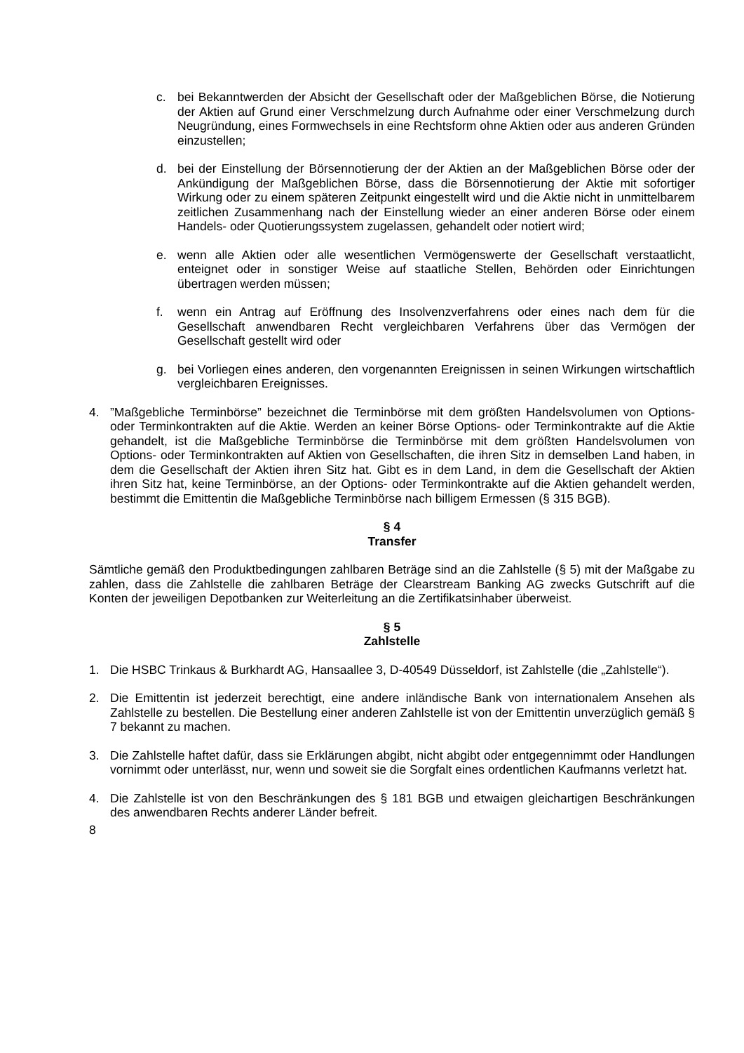c. bei Bekanntwerden der Absicht der Gesellschaft oder der Maßgeblichen Börse, die Notierung der Aktien auf Grund einer Verschmelzung durch Aufnahme oder einer Verschmelzung durch Neugründung, eines Formwechsels in eine Rechtsform ohne Aktien oder aus anderen Gründen einzustellen;
d. bei der Einstellung der Börsennotierung der der Aktien an der Maßgeblichen Börse oder der Ankündigung der Maßgeblichen Börse, dass die Börsennotierung der Aktie mit sofortiger Wirkung oder zu einem späteren Zeitpunkt eingestellt wird und die Aktie nicht in unmittelbarem zeitlichen Zusammenhang nach der Einstellung wieder an einer anderen Börse oder einem Handels- oder Quotierungssystem zugelassen, gehandelt oder notiert wird;
e. wenn alle Aktien oder alle wesentlichen Vermögenswerte der Gesellschaft verstaatlicht, enteignet oder in sonstiger Weise auf staatliche Stellen, Behörden oder Einrichtungen übertragen werden müssen;
f. wenn ein Antrag auf Eröffnung des Insolvenzverfahrens oder eines nach dem für die Gesellschaft anwendbaren Recht vergleichbaren Verfahrens über das Vermögen der Gesellschaft gestellt wird oder
g. bei Vorliegen eines anderen, den vorgenannten Ereignissen in seinen Wirkungen wirtschaftlich vergleichbaren Ereignisses.
4. ”Maßgebliche Terminbörse” bezeichnet die Terminbörse mit dem größten Handelsvolumen von Options- oder Terminkontrakten auf die Aktie. Werden an keiner Börse Options- oder Terminkontrakte auf die Aktie gehandelt, ist die Maßgebliche Terminbörse die Terminbörse mit dem größten Handelsvolumen von Options- oder Terminkontrakten auf Aktien von Gesellschaften, die ihren Sitz in demselben Land haben, in dem die Gesellschaft der Aktien ihren Sitz hat. Gibt es in dem Land, in dem die Gesellschaft der Aktien ihren Sitz hat, keine Terminbörse, an der Options- oder Terminkontrakte auf die Aktien gehandelt werden, bestimmt die Emittentin die Maßgebliche Terminbörse nach billigem Ermessen (§ 315 BGB).
§ 4
Transfer
Sämtliche gemäß den Produktbedingungen zahlbaren Beträge sind an die Zahlstelle (§ 5) mit der Maßgabe zu zahlen, dass die Zahlstelle die zahlbaren Beträge der Clearstream Banking AG zwecks Gutschrift auf die Konten der jeweiligen Depotbanken zur Weiterleitung an die Zertifikatsinhaber überweist.
§ 5
Zahlstelle
1. Die HSBC Trinkaus & Burkhardt AG, Hansaallee 3, D-40549 Düsseldorf, ist Zahlstelle (die „Zahlstelle“).
2. Die Emittentin ist jederzeit berechtigt, eine andere inländische Bank von internationalem Ansehen als Zahlstelle zu bestellen. Die Bestellung einer anderen Zahlstelle ist von der Emittentin unverzüglich gemäß § 7 bekannt zu machen.
3. Die Zahlstelle haftet dafür, dass sie Erklärungen abgibt, nicht abgibt oder entgegennimmt oder Handlungen vornimmt oder unterlässt, nur, wenn und soweit sie die Sorgfalt eines ordentlichen Kaufmanns verletzt hat.
4. Die Zahlstelle ist von den Beschränkungen des § 181 BGB und etwaigen gleichartigen Beschränkungen des anwendbaren Rechts anderer Länder befreit.
8